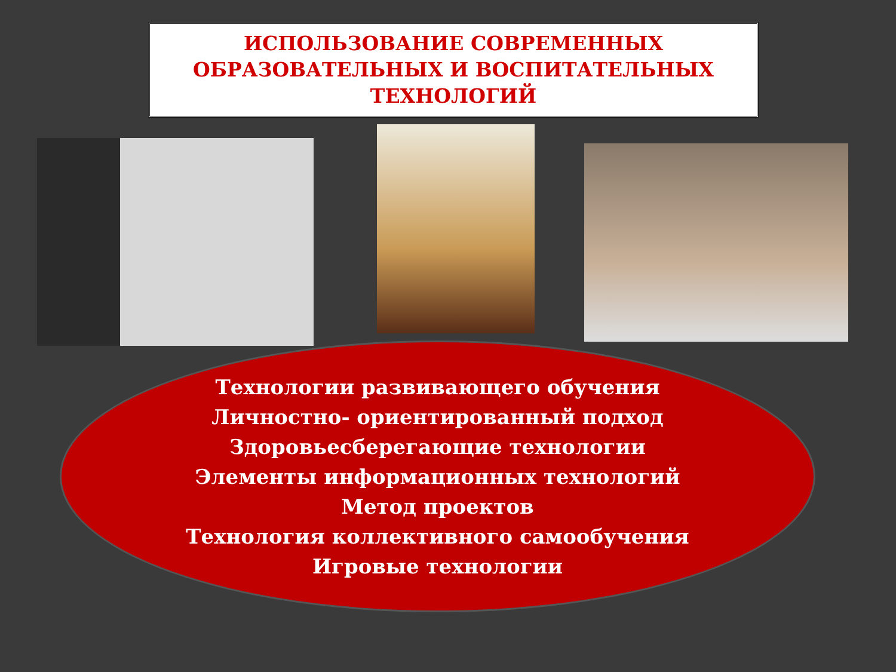ИСПОЛЬЗОВАНИЕ СОВРЕМЕННЫХ
ОБРАЗОВАТЕЛЬНЫХ И ВОСПИТАТЕЛЬНЫХ
ТЕХНОЛОГИЙ
Технологии развивающего обучения
Личностно- ориентированный подход
Здоровьесберегающие технологии
Элементы информационных технологий
Метод проектов
Технология коллективного самообучения
Игровые технологии